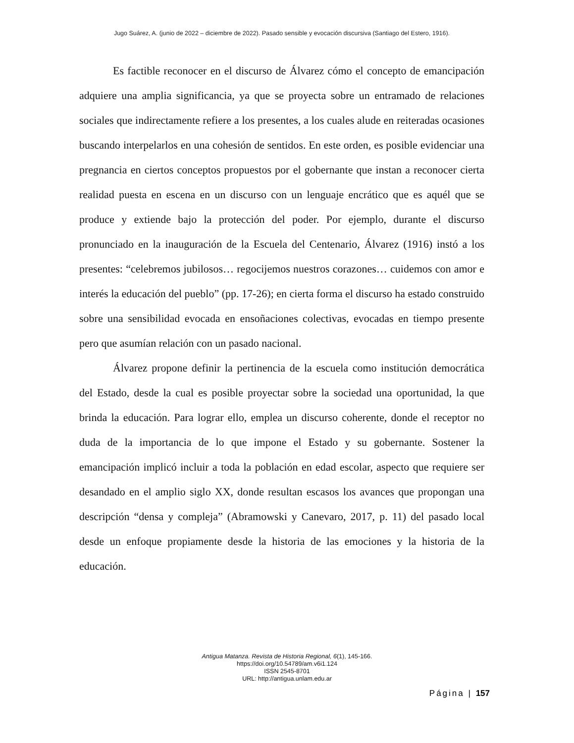Jugo Suárez, A. (junio de 2022 – diciembre de 2022). Pasado sensible y evocación discursiva (Santiago del Estero, 1916).
Es factible reconocer en el discurso de Álvarez cómo el concepto de emancipación adquiere una amplia significancia, ya que se proyecta sobre un entramado de relaciones sociales que indirectamente refiere a los presentes, a los cuales alude en reiteradas ocasiones buscando interpelarlos en una cohesión de sentidos. En este orden, es posible evidenciar una pregnancia en ciertos conceptos propuestos por el gobernante que instan a reconocer cierta realidad puesta en escena en un discurso con un lenguaje encrático que es aquél que se produce y extiende bajo la protección del poder. Por ejemplo, durante el discurso pronunciado en la inauguración de la Escuela del Centenario, Álvarez (1916) instó a los presentes: “celebremos jubilosos… regocijemos nuestros corazones… cuidemos con amor e interés la educación del pueblo” (pp. 17-26); en cierta forma el discurso ha estado construido sobre una sensibilidad evocada en ensoñaciones colectivas, evocadas en tiempo presente pero que asumían relación con un pasado nacional.
Álvarez propone definir la pertinencia de la escuela como institución democrática del Estado, desde la cual es posible proyectar sobre la sociedad una oportunidad, la que brinda la educación. Para lograr ello, emplea un discurso coherente, donde el receptor no duda de la importancia de lo que impone el Estado y su gobernante. Sostener la emancipación implicó incluir a toda la población en edad escolar, aspecto que requiere ser desandado en el amplio siglo XX, donde resultan escasos los avances que propongan una descripción “densa y compleja” (Abramowski y Canevaro, 2017, p. 11) del pasado local desde un enfoque propiamente desde la historia de las emociones y la historia de la educación.
Antigua Matanza. Revista de Historia Regional, 6(1), 145-166.
https://doi.org/10.54789/am.v6i1.124
ISSN 2545-8701
URL: http://antigua.unlam.edu.ar
Página | 157